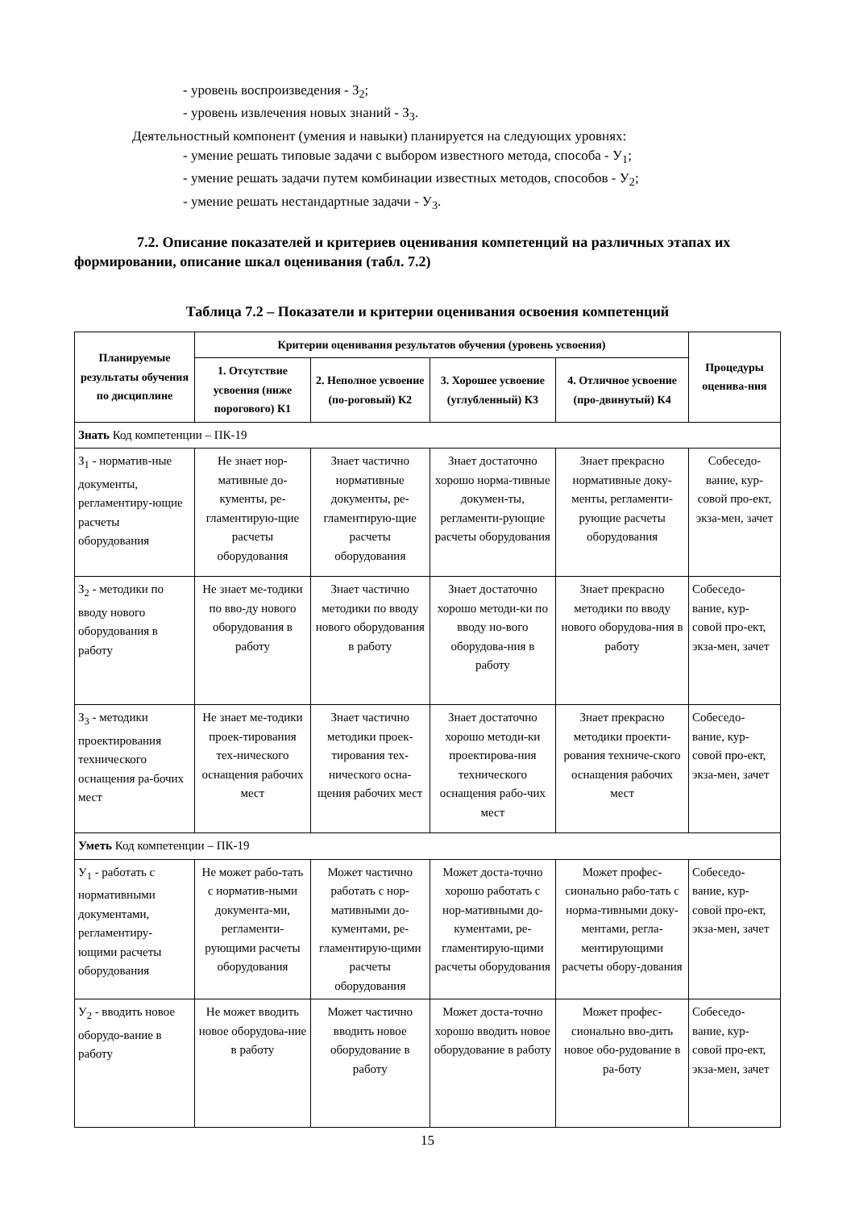- уровень воспроизведения - З<sub>2</sub>;
- уровень извлечения новых знаний - З<sub>3</sub>.
Деятельностный компонент (умения и навыки) планируется на следующих уровнях:
- умение решать типовые задачи с выбором известного метода, способа - У<sub>1</sub>;
- умение решать задачи путем комбинации известных методов, способов - У<sub>2</sub>;
- умение решать нестандартные задачи - У<sub>3</sub>.
7.2. Описание показателей и критериев оценивания компетенций на различных этапах их формировании, описание шкал оценивания (табл. 7.2)
Таблица 7.2 – Показатели и критерии оценивания освоения компетенций
| Планируемые результаты обучения по дисциплине | Критерии оценивания результатов обучения (уровень усвоения) | | | | Процедуры оценива-ния |
| --- | --- | --- | --- | --- | --- |
| | 1. Отсутствие усвоения (ниже порогового) К1 | 2. Неполное усвоение (по-роговый) К2 | 3. Хорошее усвоение (углубленный) К3 | 4. Отличное усвоение (про-двинутый) К4 | |
| Знать Код компетенции – ПК-19 | | | | | |
| З<sub>1</sub> - норматив-ные документы, регламентиру-ющие расчеты оборудования | Не знает нор-мативные до-кументы, ре-гламентирую-щие расчеты оборудования | Знает частично нормативные документы, ре-гламентирую-щие расчеты оборудования | Знает достаточно хорошо норма-тивные докумен-ты, регламенти-рующие расчеты оборудования | Знает прекрасно нормативные доку-менты, регламенти-рующие расчеты оборудования | Собеседо-вание, кур-совой про-ект, экза-мен, зачет |
| З<sub>2</sub> - методики по вводу нового оборудования в работу | Не знает ме-тодики по вво-ду нового оборудования в работу | Знает частично методики по вводу нового оборудования в работу | Знает достаточно хорошо методи-ки по вводу но-вого оборудова-ния в работу | Знает прекрасно методики по вводу нового оборудова-ния в работу | Собеседо-вание, кур-совой про-ект, экза-мен, зачет |
| З<sub>3</sub> - методики проектирования технического оснащения ра-бочих мест | Не знает ме-тодики проек-тирования тех-нического оснащения рабочих мест | Знает частично методики проек-тирования тех-нического осна-щения рабочих мест | Знает достаточно хорошо методи-ки проектирова-ния технического оснащения рабо-чих мест | Знает прекрасно методики проекти-рования техниче-ского оснащения рабочих мест | Собеседо-вание, кур-совой про-ект, экза-мен, зачет |
| Уметь Код компетенции – ПК-19 | | | | | |
| У<sub>1</sub> - работать с нормативными документами, регламентиру-ющими расчеты оборудования | Не может рабо-тать с норматив-ными документа-ми, регламенти-рующими расчеты оборудования | Может частично работать с нор-мативными до-кументами, ре-гламентирую-щими расчеты оборудования | Может доста-точно хорошо работать с нор-мативными до-кументами, ре-гламентирую-щими расчеты оборудования | Может профес-сионально рабо-тать с норма-тивными доку-ментами, регла-ментирующими расчеты обору-дования | Собеседо-вание, кур-совой про-ект, экза-мен, зачет |
| У<sub>2</sub> - вводить новое оборудо-вание в работу | Не может вводить новое оборудова-ние в работу | Может частично вводить новое оборудование в работу | Может доста-точно хорошо вводить новое оборудование в работу | Может профес-сионально вво-дить новое обо-рудование в ра-боту | Собеседо-вание, кур-совой про-ект, экза-мен, зачет |
15